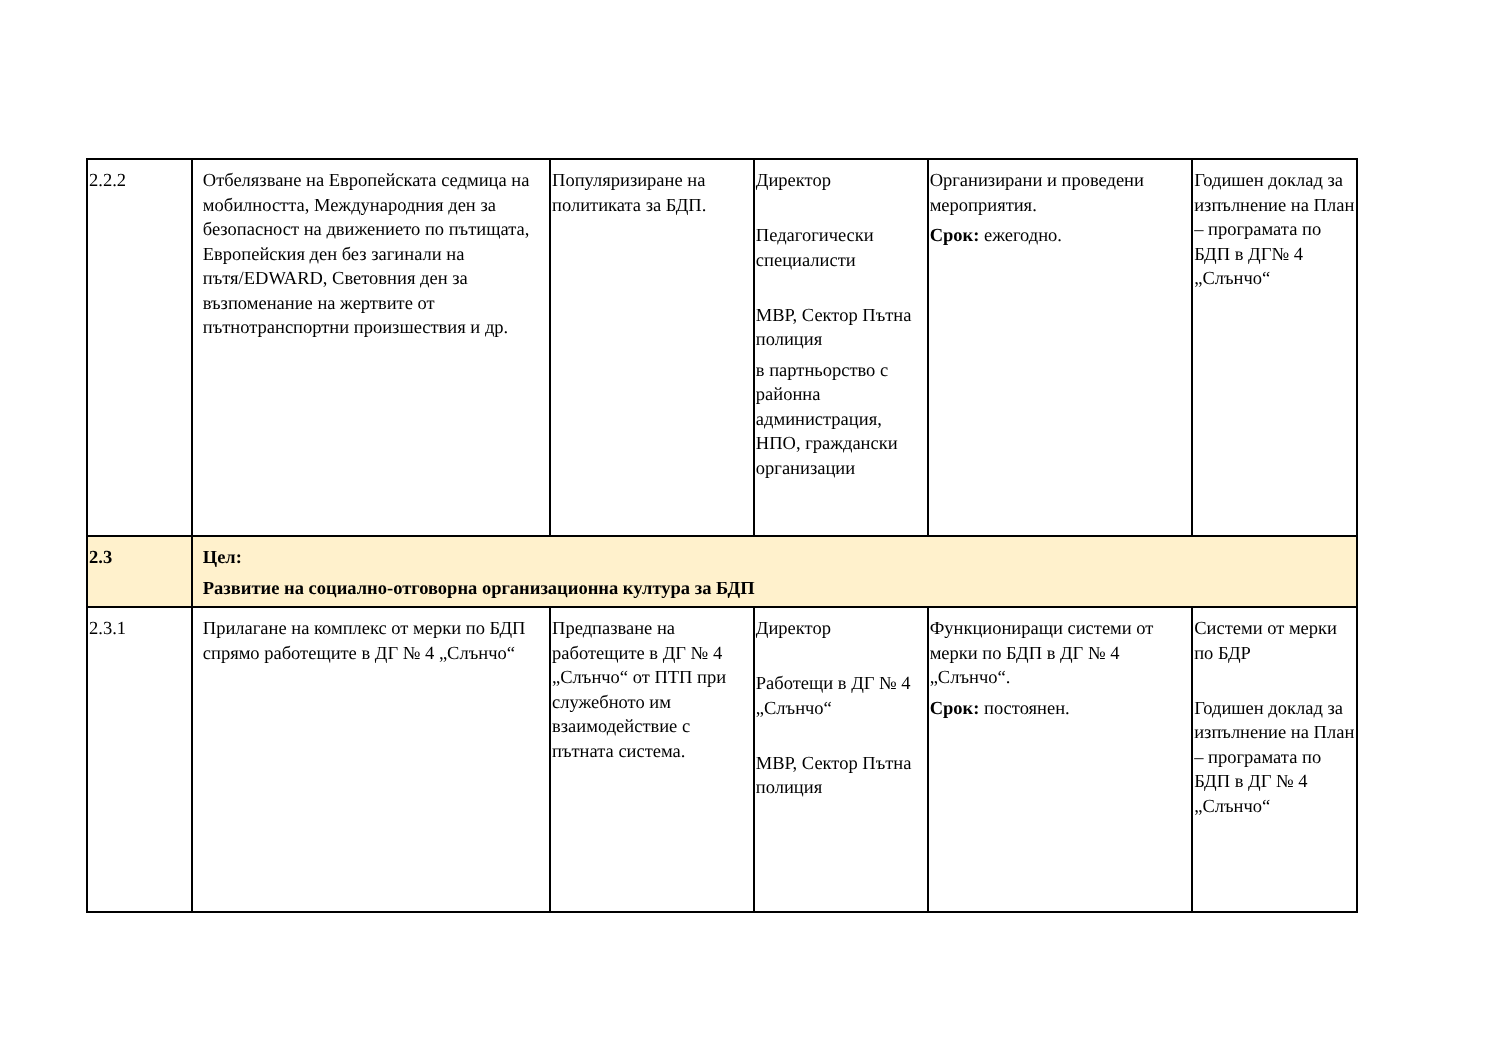| 2.2.2 | Отбелязване на Европейската седмица на мобилността, Международния ден за безопасност на движението по пътищата, Европейския ден без загинали на пътя/EDWARD, Световния ден за възпоменание на жертвите от пътнотранспортни произшествия и др. | Популяризиране на политиката за БДП. | Директор Педагогически специалисти МВР, Сектор Пътна полиция в партньорство с районна администрация, НПО, граждански организации | Организирани и проведени мероприятия. Срок: ежегодно. | Годишен доклад за изпълнение на План – програмата по БДП в ДГ№ 4 „Слънчо“ |
| 2.3 | Цел: Развитие на социално-отговорна организационна култура за БДП | | | | |
| 2.3.1 | Прилагане на комплекс от мерки по БДП спрямо работещите в ДГ № 4 „Слънчо“ | Предпазване на работещите в ДГ № 4 „Слънчо“ от ПТП при служебното им взаимодействие с пътната система. | Директор Работещи в ДГ № 4 „Слънчо“ МВР, Сектор Пътна полиция | Функциониращи системи от мерки по БДП в ДГ № 4 „Слънчо“. Срок: постоянен. | Системи от мерки по БДР Годишен доклад за изпълнение на План – програмата по БДП в ДГ № 4 „Слънчо“ |